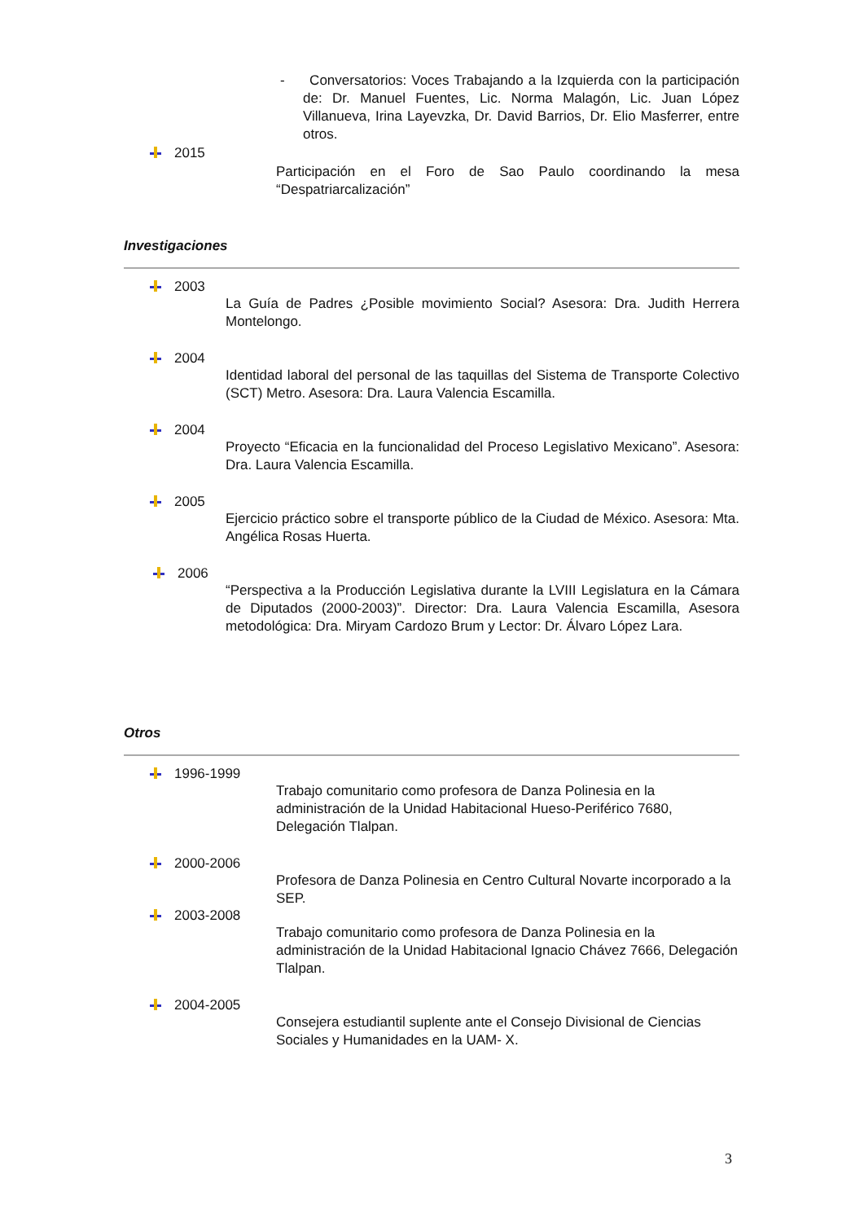- Conversatorios: Voces Trabajando a la Izquierda con la participación de: Dr. Manuel Fuentes, Lic. Norma Malagón, Lic. Juan López Villanueva, Irina Layevzka, Dr. David Barrios, Dr. Elio Masferrer, entre otros.
2015
Participación en el Foro de Sao Paulo coordinando la mesa “Despatriarcalización”
Investigaciones
2003
La Guía de Padres ¿Posible movimiento Social? Asesora: Dra. Judith Herrera Montelongo.
2004
Identidad laboral del personal de las taquillas del Sistema de Transporte Colectivo (SCT) Metro. Asesora: Dra. Laura Valencia Escamilla.
2004
Proyecto “Eficacia en la funcionalidad del Proceso Legislativo Mexicano”. Asesora: Dra. Laura Valencia Escamilla.
2005
Ejercicio práctico sobre el transporte público de la Ciudad de México. Asesora: Mta. Angélica Rosas Huerta.
2006
“Perspectiva a la Producción Legislativa durante la LVIII Legislatura en la Cámara de Diputados (2000-2003)”. Director: Dra. Laura Valencia Escamilla, Asesora metodológica: Dra. Miryam Cardozo Brum y Lector: Dr. Álvaro López Lara.
Otros
1996-1999
Trabajo comunitario como profesora de Danza Polinesia en la administración de la Unidad Habitacional Hueso-Periférico 7680, Delegación Tlalpan.
2000-2006
Profesora de Danza Polinesia en Centro Cultural Novarte incorporado a la SEP.
2003-2008
Trabajo comunitario como profesora de Danza Polinesia en la administración de la Unidad Habitacional Ignacio Chávez 7666, Delegación Tlalpan.
2004-2005
Consejera estudiantil suplente ante el Consejo Divisional de Ciencias Sociales y Humanidades en la UAM- X.
3